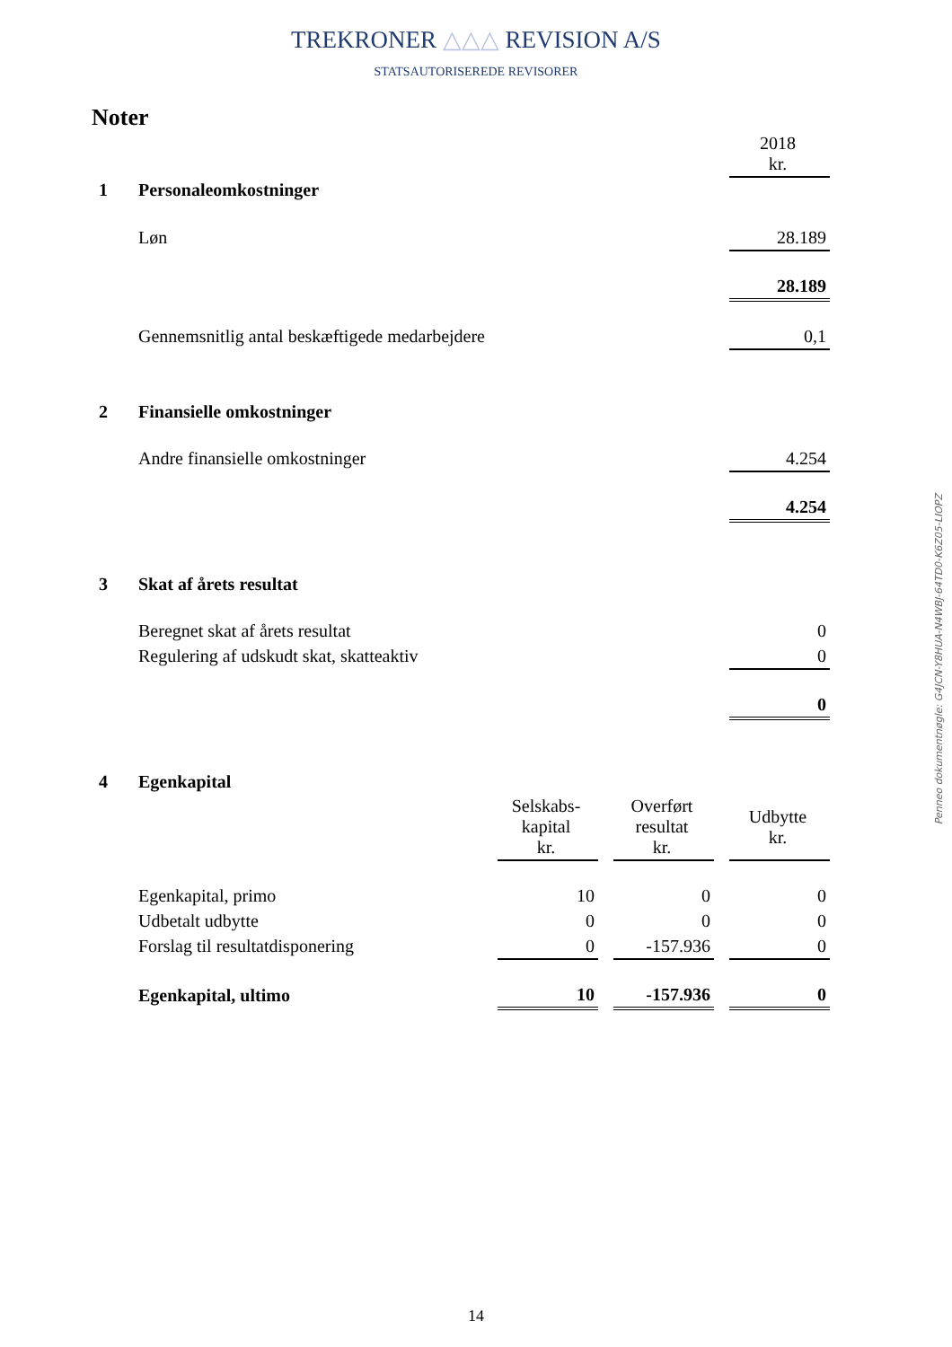TREKRONER △△△ REVISION A/S
STATSAUTORISEREDE REVISORER
Noter
| | | | | | | 2018 kr. |
| 1 | Personaleomkostninger | | | | | |
| | Løn | | | | | 28.189 |
| | | | | | | 28.189 |
| | Gennemsnitlig antal beskæftigede medarbejdere | | | | | 0,1 |
| 2 | Finansielle omkostninger | | | | | |
| | Andre finansielle omkostninger | | | | | 4.254 |
| | | | | | | 4.254 |
| 3 | Skat af årets resultat | | | | | |
| | Beregnet skat af årets resultat | | | | | 0 |
| | Regulering af udskudt skat, skatteaktiv | | | | | 0 |
| | | | | | | 0 |
| 4 | Egenkapital | | | | | |
| | | Selskabs- kapital kr. | | Overført resultat kr. | | Udbytte kr. |
| | Egenkapital, primo | 10 | | 0 | | 0 |
| | Udbetalt udbytte | 0 | | 0 | | 0 |
| | Forslag til resultatdisponering | 0 | | -157.936 | | 0 |
| | Egenkapital, ultimo | 10 | | -157.936 | | 0 |
Penneo dokumentnøgle: G4JCN-Y8HUA-N4WBJ-64TD0-K6Z05-LIOPZ
14